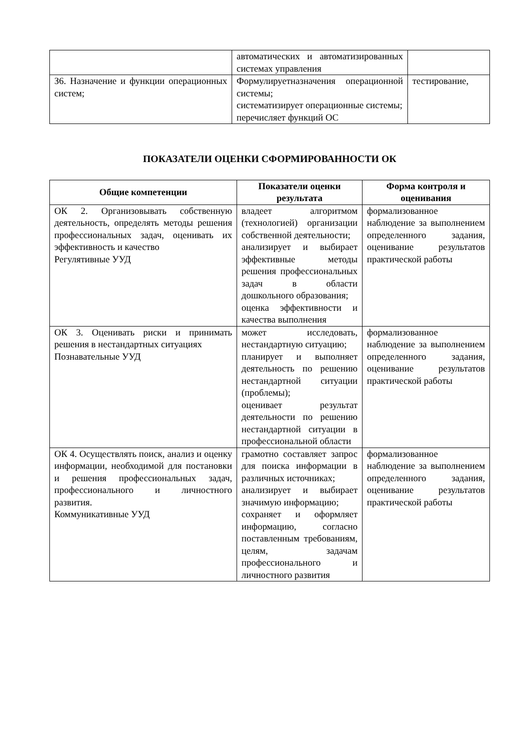| | автоматических и автоматизированных системах управления | |
| З6. Назначение и функции операционных систем; | Формулируетназначения операционной системы; систематизирует операционные системы; перечисляет функций ОС | тестирование, |
ПОКАЗАТЕЛИ ОЦЕНКИ СФОРМИРОВАННОСТИ ОК
| Общие компетенции | Показатели оценки результата | Форма контроля и оценивания |
| --- | --- | --- |
| ОК 2. Организовывать собственную деятельность, определять методы решения профессиональных задач, оценивать их эффективность и качество Регулятивные УУД | владеет алгоритмом (технологией) организации собственной деятельности; анализирует и выбирает эффективные методы решения профессиональных задач в области дошкольного образования; оценка эффективности и качества выполнения | формализованное наблюдение за выполнением определенного задания, оценивание результатов практической работы |
| ОК 3. Оценивать риски и принимать решения в нестандартных ситуациях Познавательные УУД | может исследовать, нестандартную ситуацию; планирует и выполняет деятельность по решению нестандартной ситуации (проблемы); оценивает результат деятельности по решению нестандартной ситуации в профессиональной области | формализованное наблюдение за выполнением определенного задания, оценивание результатов практической работы |
| ОК 4. Осуществлять поиск, анализ и оценку информации, необходимой для постановки и решения профессиональных задач, профессионального и личностного развития. Коммуникативные УУД | грамотно составляет запрос для поиска информации в различных источниках; анализирует и выбирает значимую информацию; сохраняет и оформляет информацию, согласно поставленным требованиям, целям, задачам профессионального и личностного развития | формализованное наблюдение за выполнением определенного задания, оценивание результатов практической работы |